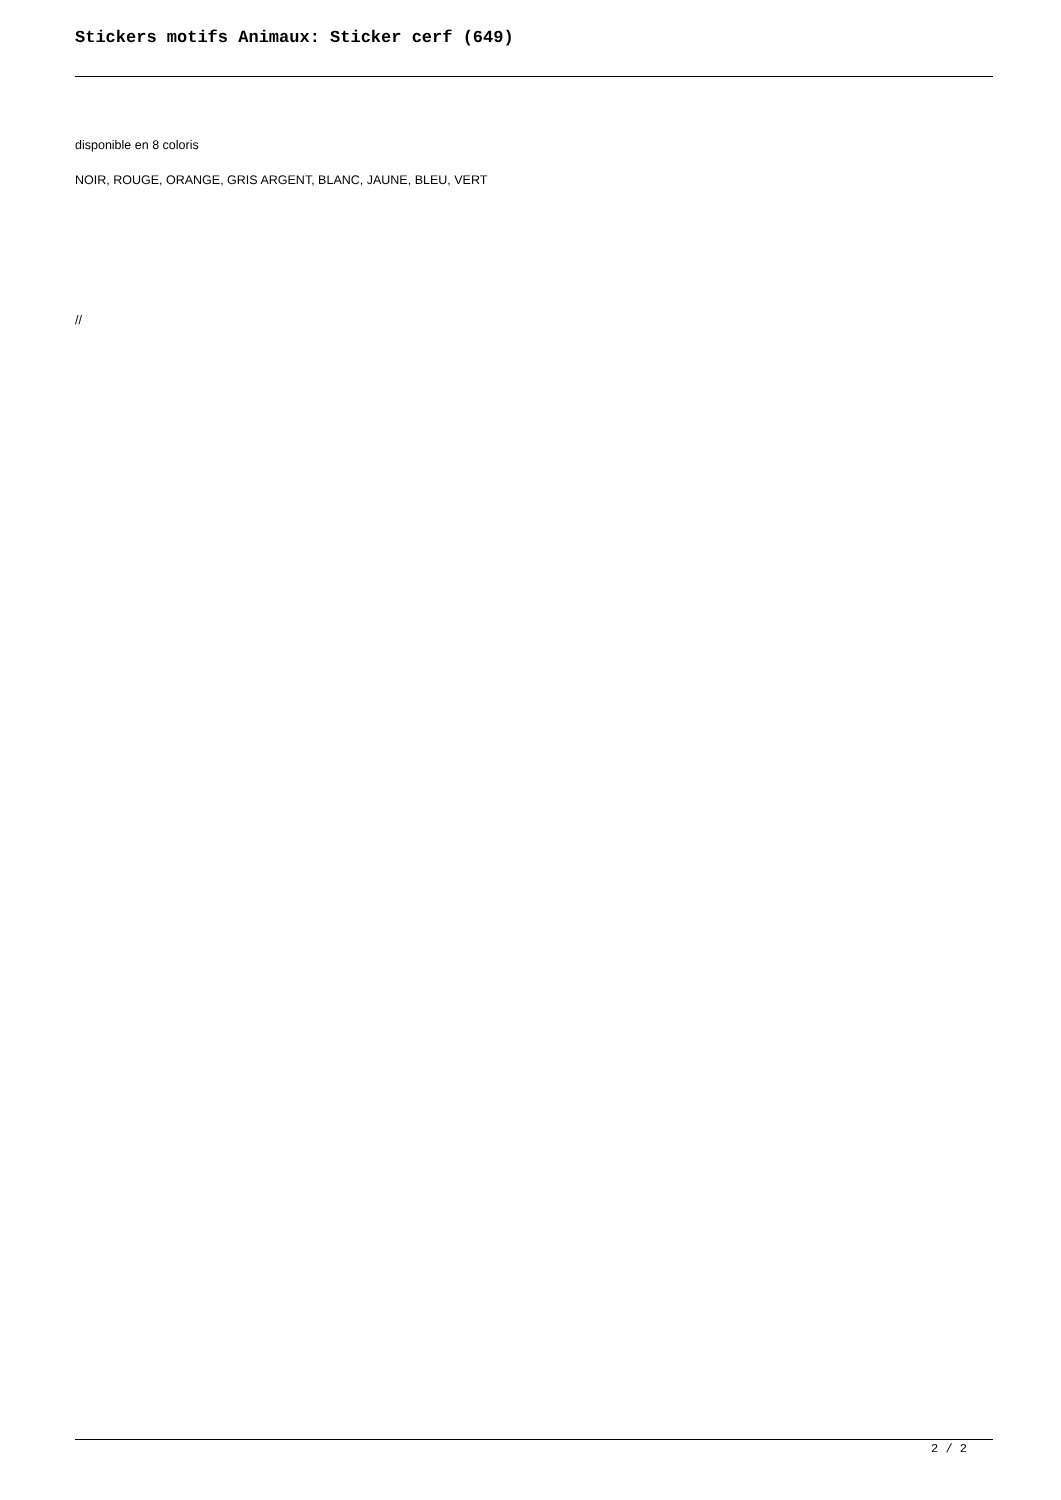Stickers motifs Animaux: Sticker cerf (649)
disponible en 8 coloris
NOIR, ROUGE, ORANGE, GRIS ARGENT, BLANC, JAUNE, BLEU, VERT
//
2 / 2